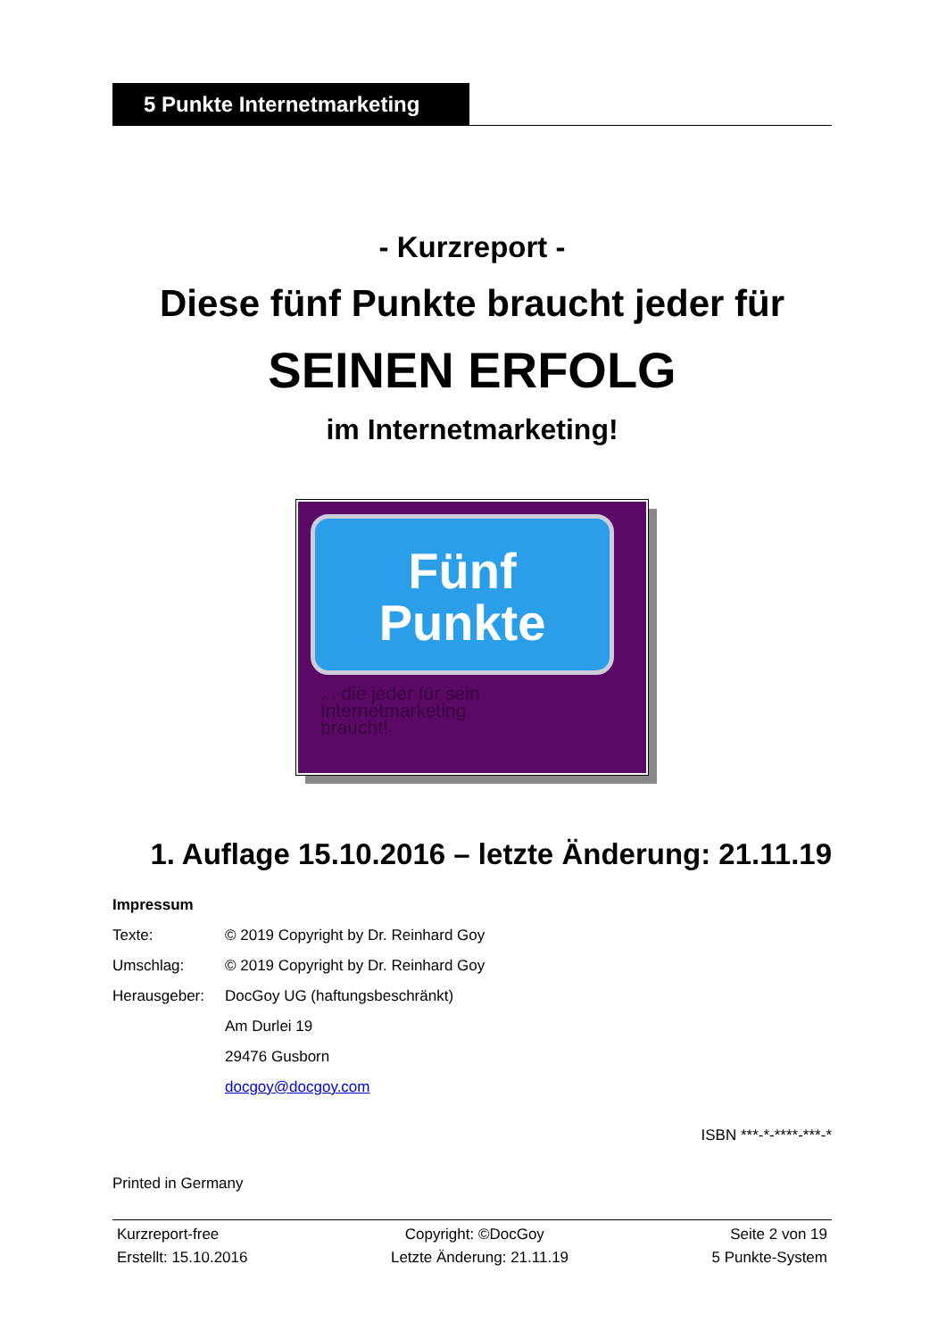5 Punkte Internetmarketing
- Kurzreport -
Diese fünf Punkte braucht jeder für
SEINEN ERFOLG
im Internetmarketing!
Fünf
Punkte
... die jeder für sein
Internetmarketing
braucht!
1. Auflage 15.10.2016 – letzte Änderung: 21.11.19
Impressum
| Texte: | © 2019 Copyright by Dr. Reinhard Goy |
| Umschlag: | © 2019 Copyright by Dr. Reinhard Goy |
| Herausgeber: | DocGoy UG (haftungsbeschränkt) |
| | Am Durlei 19 |
| | 29476 Gusborn |
| | docgoy@docgoy.com |
ISBN ***-*-****-***-*
Printed in Germany
Kurzreport-free Copyright: ©DocGoy Seite 2 von 19
Erstellt: 15.10.2016 Letzte Änderung: 21.11.19 5 Punkte-System